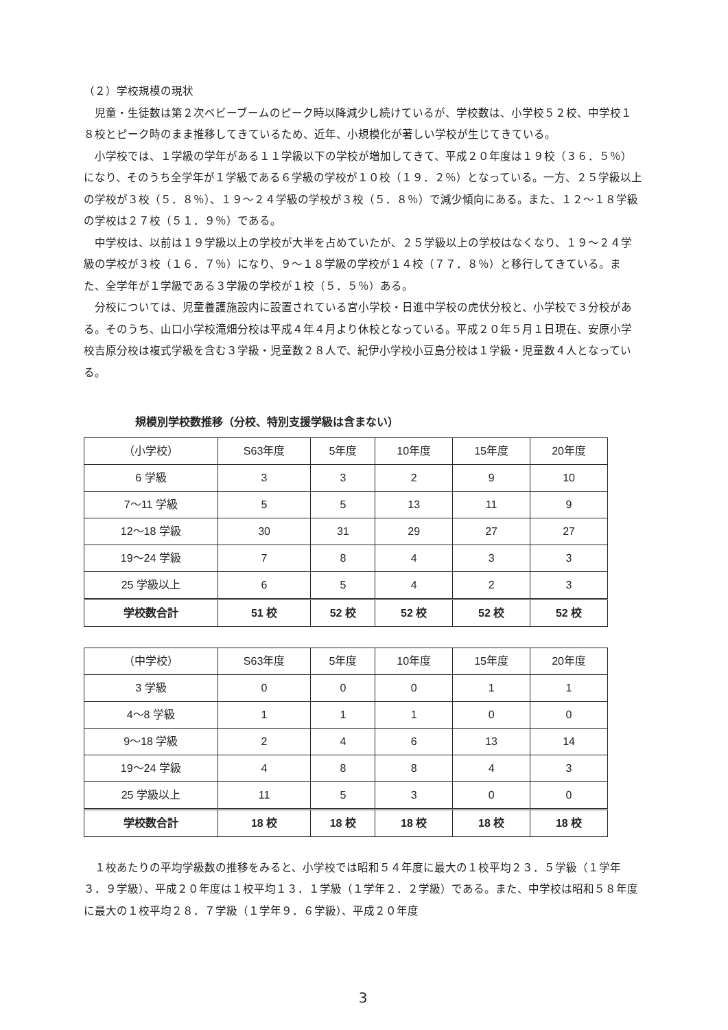（２）学校規模の現状
児童・生徒数は第２次ベビーブームのピーク時以降減少し続けているが、学校数は、小学校５２校、中学校１８校とピーク時のまま推移してきているため、近年、小規模化が著しい学校が生じてきている。
小学校では、１学級の学年がある１１学級以下の学校が増加してきて、平成２０年度は１９校（３６．５％）になり、そのうち全学年が１学級である６学級の学校が１０校（１９．２％）となっている。一方、２５学級以上の学校が３校（５．８％）、１９～２４学級の学校が３校（５．８％）で減少傾向にある。また、１２～１８学級の学校は２７校（５１．９％）である。
中学校は、以前は１９学級以上の学校が大半を占めていたが、２５学級以上の学校はなくなり、１９～２４学級の学校が３校（１６．７％）になり、９～１８学級の学校が１４校（７７．８％）と移行してきている。また、全学年が１学級である３学級の学校が１校（５．５％）ある。
分校については、児童養護施設内に設置されている宮小学校・日進中学校の虎伏分校と、小学校で３分校がある。そのうち、山口小学校滝畑分校は平成４年４月より休校となっている。平成２０年５月１日現在、安原小学校吉原分校は複式学級を含む３学級・児童数２８人で、紀伊小学校小豆島分校は１学級・児童数４人となっている。
規模別学校数推移（分校、特別支援学級は含まない）
| （小学校） | S63年度 | 5年度 | 10年度 | 15年度 | 20年度 |
| --- | --- | --- | --- | --- | --- |
| 6 学級 | 3 | 3 | 2 | 9 | 10 |
| 7～11 学級 | 5 | 5 | 13 | 11 | 9 |
| 12～18 学級 | 30 | 31 | 29 | 27 | 27 |
| 19～24 学級 | 7 | 8 | 4 | 3 | 3 |
| 25 学級以上 | 6 | 5 | 4 | 2 | 3 |
| 学校数合計 | 51 校 | 52 校 | 52 校 | 52 校 | 52 校 |
| （中学校） | S63年度 | 5年度 | 10年度 | 15年度 | 20年度 |
| --- | --- | --- | --- | --- | --- |
| 3 学級 | 0 | 0 | 0 | 1 | 1 |
| 4～8 学級 | 1 | 1 | 1 | 0 | 0 |
| 9～18 学級 | 2 | 4 | 6 | 13 | 14 |
| 19～24 学級 | 4 | 8 | 8 | 4 | 3 |
| 25 学級以上 | 11 | 5 | 3 | 0 | 0 |
| 学校数合計 | 18 校 | 18 校 | 18 校 | 18 校 | 18 校 |
１校あたりの平均学級数の推移をみると、小学校では昭和５４年度に最大の１校平均２３．５学級（１学年３．９学級）、平成２０年度は１校平均１３．１学級（１学年２．２学級）である。また、中学校は昭和５８年度に最大の１校平均２８．７学級（１学年９．６学級）、平成２０年度
3